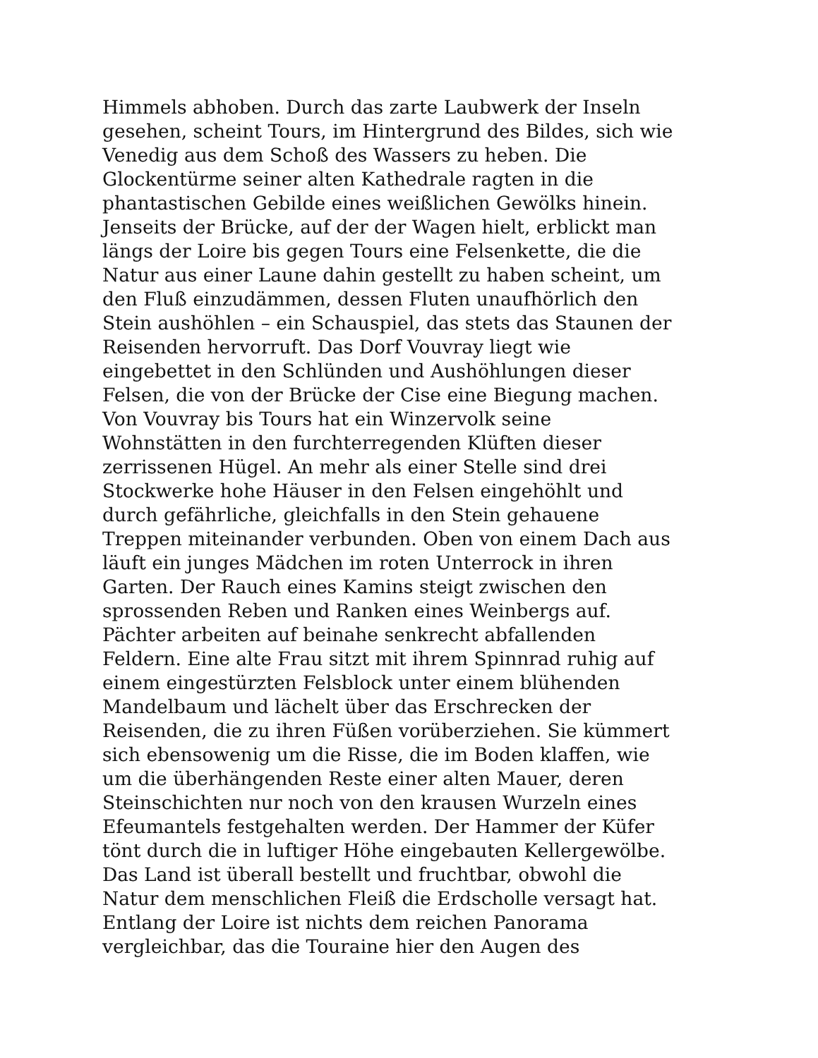Himmels abhoben. Durch das zarte Laubwerk der Inseln
gesehen, scheint Tours, im Hintergrund des Bildes, sich wie
Venedig aus dem Schoß des Wassers zu heben. Die
Glockentürme seiner alten Kathedrale ragten in die
phantastischen Gebilde eines weißlichen Gewölks hinein.
Jenseits der Brücke, auf der der Wagen hielt, erblickt man
längs der Loire bis gegen Tours eine Felsenkette, die die
Natur aus einer Laune dahin gestellt zu haben scheint, um
den Fluß einzudämmen, dessen Fluten unaufhörlich den
Stein aushöhlen – ein Schauspiel, das stets das Staunen der
Reisenden hervorruft. Das Dorf Vouvray liegt wie
eingebettet in den Schlünden und Aushöhlungen dieser
Felsen, die von der Brücke der Cise eine Biegung machen.
Von Vouvray bis Tours hat ein Winzervolk seine
Wohnstätten in den furchterregenden Klüften dieser
zerrissenen Hügel. An mehr als einer Stelle sind drei
Stockwerke hohe Häuser in den Felsen eingehöhlt und
durch gefährliche, gleichfalls in den Stein gehauene
Treppen miteinander verbunden. Oben von einem Dach aus
läuft ein junges Mädchen im roten Unterrock in ihren
Garten. Der Rauch eines Kamins steigt zwischen den
sprossenden Reben und Ranken eines Weinbergs auf.
Pächter arbeiten auf beinahe senkrecht abfallenden
Feldern. Eine alte Frau sitzt mit ihrem Spinnrad ruhig auf
einem eingestürzten Felsblock unter einem blühenden
Mandelbaum und lächelt über das Erschrecken der
Reisenden, die zu ihren Füßen vorüberziehen. Sie kümmert
sich ebensowenig um die Risse, die im Boden klaffen, wie
um die überhängenden Reste einer alten Mauer, deren
Steinschichten nur noch von den krausen Wurzeln eines
Efeumantels festgehalten werden. Der Hammer der Küfer
tönt durch die in luftiger Höhe eingebauten Kellergewölbe.
Das Land ist überall bestellt und fruchtbar, obwohl die
Natur dem menschlichen Fleiß die Erdscholle versagt hat.
Entlang der Loire ist nichts dem reichen Panorama
vergleichbar, das die Touraine hier den Augen des